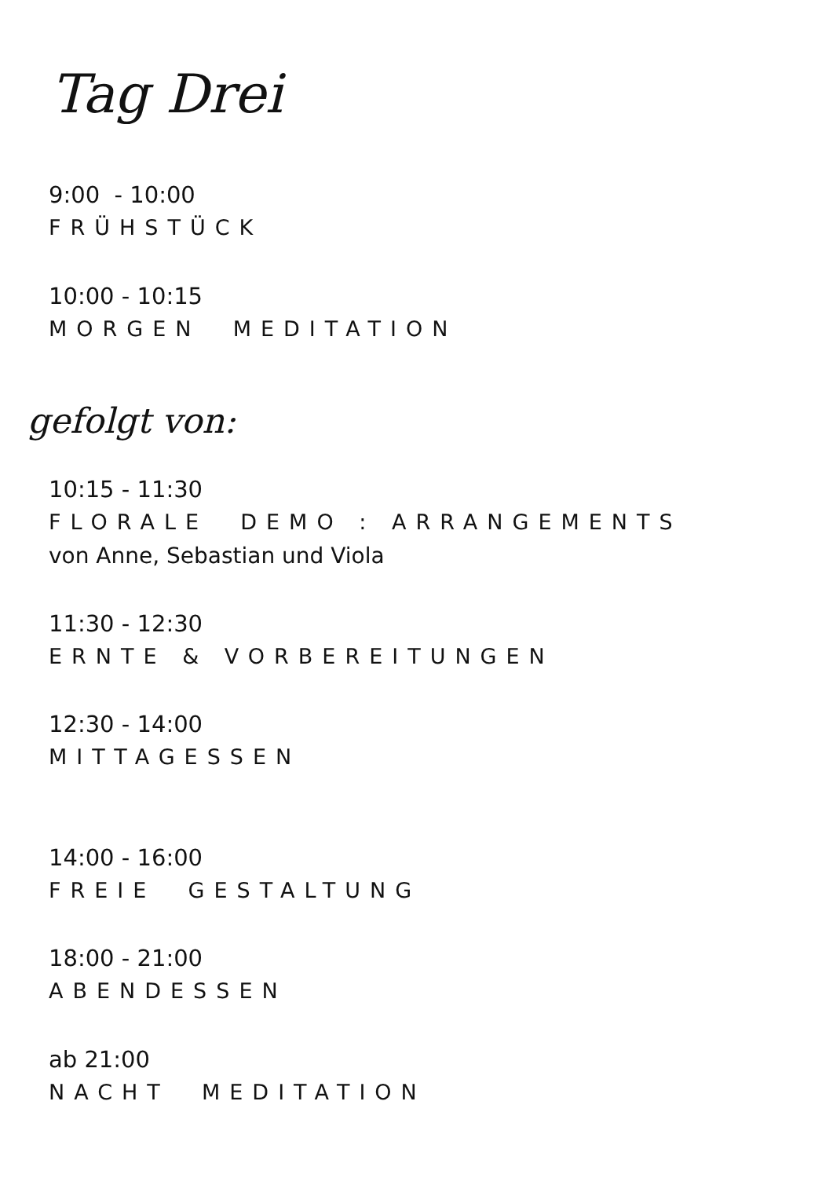Tag Drei
9:00 - 10:00
FRÜHSTÜCK
10:00 - 10:15
MORGEN MEDITATION
gefolgt von:
10:15 - 11:30
FLORALE DEMO : ARRANGEMENTS
von Anne, Sebastian und Viola
11:30 - 12:30
ERNTE & VORBEREITUNGEN
12:30 - 14:00
MITTAGESSEN
14:00 - 16:00
FREIE GESTALTUNG
18:00 - 21:00
ABENDESSEN
ab 21:00
NACHT MEDITATION